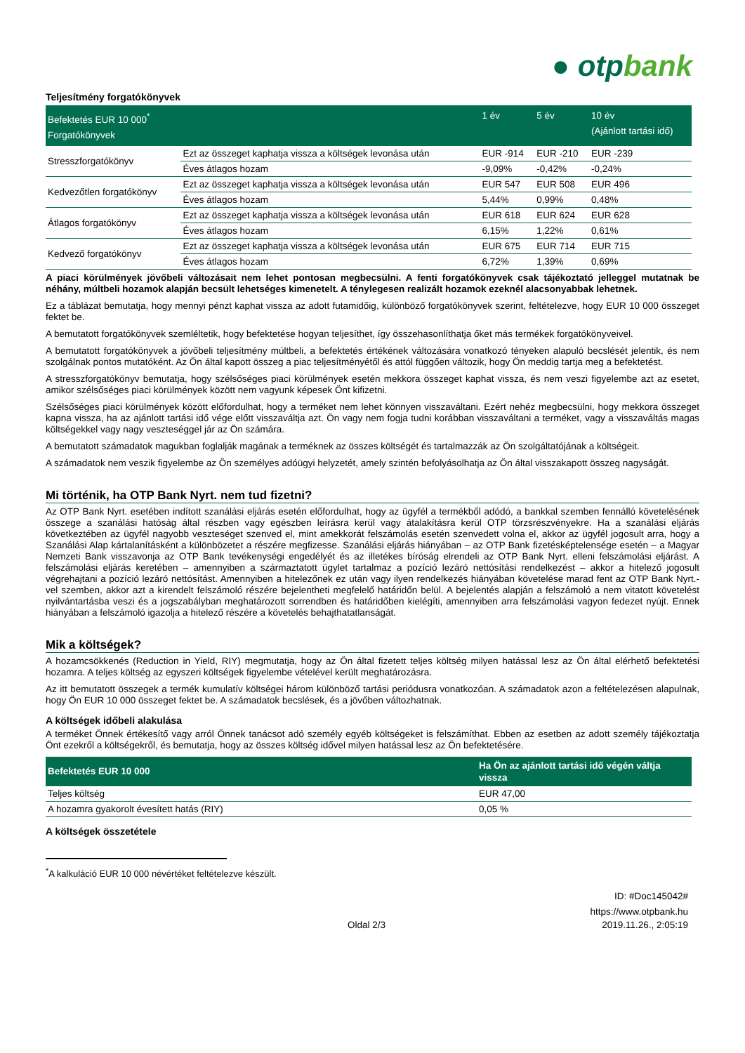● otpbank
Teljesítmény forgatókönyvek
| Befektetés EUR 10 000<sup>*</sup> Forgatókönyvek | | 1 év | 5 év | 10 év (Ajánlott tartási idő) |
| --- | --- | --- | --- | --- |
| Stresszforgatókönyv | Ezt az összeget kaphatja vissza a költségek levonása után | EUR -914 | EUR -210 | EUR -239 |
| | Éves átlagos hozam | -9,09% | -0,42% | -0,24% |
| Kedvezőtlen forgatókönyv | Ezt az összeget kaphatja vissza a költségek levonása után | EUR 547 | EUR 508 | EUR 496 |
| | Éves átlagos hozam | 5,44% | 0,99% | 0,48% |
| Átlagos forgatókönyv | Ezt az összeget kaphatja vissza a költségek levonása után | EUR 618 | EUR 624 | EUR 628 |
| | Éves átlagos hozam | 6,15% | 1,22% | 0,61% |
| Kedvező forgatókönyv | Ezt az összeget kaphatja vissza a költségek levonása után | EUR 675 | EUR 714 | EUR 715 |
| | Éves átlagos hozam | 6,72% | 1,39% | 0,69% |
A piaci körülmények jövőbeli változásait nem lehet pontosan megbecsülni. A fenti forgatókönyvek csak tájékoztató jelleggel mutatnak be néhány, múltbeli hozamok alapján becsült lehetséges kimenetelt. A ténylegesen realizált hozamok ezeknél alacsonyabbak lehetnek.
Ez a táblázat bemutatja, hogy mennyi pénzt kaphat vissza az adott futamidőig, különböző forgatókönyvek szerint, feltételezve, hogy EUR 10 000 összeget fektet be.
A bemutatott forgatókönyvek szemléltetik, hogy befektetése hogyan teljesíthet, így összehasonlíthatja őket más termékek forgatókönyveivel.
A bemutatott forgatókönyvek a jövőbeli teljesítmény múltbeli, a befektetés értékének változására vonatkozó tényeken alapuló becslését jelentik, és nem szolgálnak pontos mutatóként. Az Ön által kapott összeg a piac teljesítményétől és attól függően változik, hogy Ön meddig tartja meg a befektetést.
A stresszforgatókönyv bemutatja, hogy szélsőséges piaci körülmények esetén mekkora összeget kaphat vissza, és nem veszi figyelembe azt az esetet, amikor szélsőséges piaci körülmények között nem vagyunk képesek Önt kifizetni.
Szélsőséges piaci körülmények között előfordulhat, hogy a terméket nem lehet könnyen visszaváltani. Ezért nehéz megbecsülni, hogy mekkora összeget kapna vissza, ha az ajánlott tartási idő vége előtt visszaváltja azt. Ön vagy nem fogja tudni korábban visszaváltani a terméket, vagy a visszaváltás magas költségekkel vagy nagy veszteséggel jár az Ön számára.
A bemutatott számadatok magukban foglalják magának a terméknek az összes költségét és tartalmazzák az Ön szolgáltatójának a költségeit.
A számadatok nem veszik figyelembe az Ön személyes adóügyi helyzetét, amely szintén befolyásolhatja az Ön által visszakapott összeg nagyságát.
Mi történik, ha OTP Bank Nyrt. nem tud fizetni?
Az OTP Bank Nyrt. esetében indított szanálási eljárás esetén előfordulhat, hogy az ügyfél a termékből adódó, a bankkal szemben fennálló követelésének összege a szanálási hatóság által részben vagy egészben leírásra kerül vagy átalakításra kerül OTP törzsrészvényekre. Ha a szanálási eljárás következtében az ügyfél nagyobb veszteséget szenved el, mint amekkorát felszámolás esetén szenvedett volna el, akkor az ügyfél jogosult arra, hogy a Szanálási Alap kártalanításként a különbözetet a részére megfizesse. Szanálási eljárás hiányában – az OTP Bank fizetésképtelensége esetén – a Magyar Nemzeti Bank visszavonja az OTP Bank tevékenységi engedélyét és az illetékes bíróság elrendeli az OTP Bank Nyrt. elleni felszámolási eljárást. A felszámolási eljárás keretében – amennyiben a származtatott ügylet tartalmaz a pozíció lezáró nettósítási rendelkezést – akkor a hitelező jogosult végrehajtani a pozíció lezáró nettósítást. Amennyiben a hitelezőnek ez után vagy ilyen rendelkezés hiányában követelése marad fent az OTP Bank Nyrt.-vel szemben, akkor azt a kirendelt felszámoló részére bejelentheti megfelelő határidőn belül. A bejelentés alapján a felszámoló a nem vitatott követelést nyilvántartásba veszi és a jogszabályban meghatározott sorrendben és határidőben kielégíti, amennyiben arra felszámolási vagyon fedezet nyújt. Ennek hiányában a felszámoló igazolja a hitelező részére a követelés behajthatatlanságát.
Mik a költségek?
A hozamcsökkenés (Reduction in Yield, RIY) megmutatja, hogy az Ön által fizetett teljes költség milyen hatással lesz az Ön által elérhető befektetési hozamra. A teljes költség az egyszeri költségek figyelembe vételével került meghatározásra.
Az itt bemutatott összegek a termék kumulatív költségei három különböző tartási periódusra vonatkozóan. A számadatok azon a feltételezésen alapulnak, hogy Ön EUR 10 000 összeget fektet be. A számadatok becslések, és a jövőben változhatnak.
A költségek időbeli alakulása
A terméket Önnek értékesítő vagy arról Önnek tanácsot adó személy egyéb költségeket is felszámíthat. Ebben az esetben az adott személy tájékoztatja Önt ezekről a költségekről, és bemutatja, hogy az összes költség idővel milyen hatással lesz az Ön befektetésére.
| Befektetés EUR 10 000 | Ha Ön az ajánlott tartási idő végén váltja vissza |
| --- | --- |
| Teljes költség | EUR 47,00 |
| A hozamra gyakorolt évesített hatás (RIY) | 0,05 % |
A költségek összetétele
<sup>*</sup> A kalkuláció EUR 10 000 névértéket feltételezve készült.
ID: #Doc145042#
https://www.otpbank.hu
Oldal 2/3 2019.11.26., 2:05:19